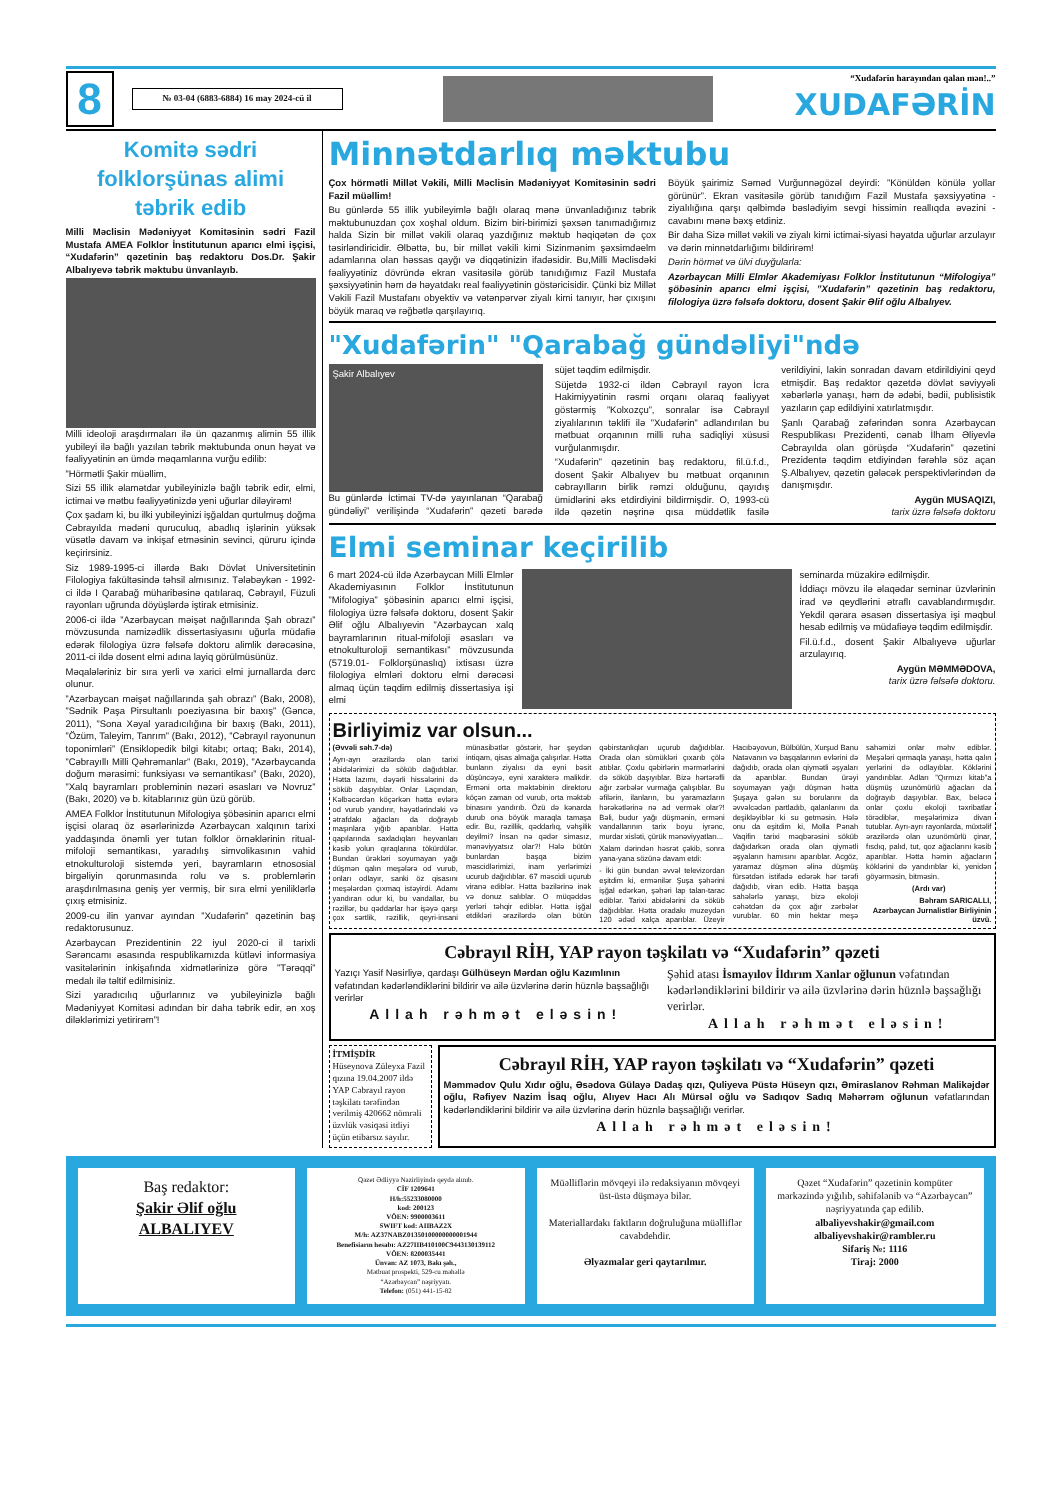8
№ 03-04 (6883-6884) 16 may 2024-cü il
“Xudafərin harayından qalan mən!..”
XUDAFƏRİN
Komitə sədri folklorşünas alimi təbrik edib
Milli Məclisin Mədəniyyət Komitəsinin sədri Fazil Mustafa AMEA Folklor İnstitutunun aparıcı elmi işçisi, “Xudafərin” qəzetinin baş redaktoru Dos.Dr. Şakir Albalıyevə təbrik məktubu ünvanlayıb.
Milli ideoloji araşdırmaları ilə ün qazanmış alimin 55 illik yubileyi ilə bağlı yazılan təbrik məktubunda onun həyat və fəaliyyətinin ən ümdə məqamlarına vurğu edilib:
”Hörmətli Şakir müəllim,
Sizi 55 illik əlamətdar yubileyinizlə bağlı təbrik edir, elmi, ictimai və mətbu fəaliyyətinizdə yeni uğurlar diləyirəm!
Çox şadam ki, bu ilki yubileyinizi işğaldan qurtulmuş doğma Cəbrayılda mədəni quruculuq, abadlıq işlərinin yüksək vüsətlə davam və inkişaf etməsinin sevinci, qüruru içində keçirirsiniz.
Siz 1989-1995-ci illərdə Bakı Dövlət Universitetinin Filologiya fakültəsində təhsil almısınız. Tələbəykən - 1992-ci ildə I Qarabağ müharibəsinə qatılaraq, Cəbrayıl, Füzuli rayonları uğrunda döyüşlərdə iştirak etmisiniz.
2006-ci ildə ”Azərbaycan məişət nağıllarında Şah obrazı” mövzusunda namizədlik dissertasiyasını uğurla müdafiə edərək filologiya üzrə fəlsəfə doktoru alimlik dərəcəsinə, 2011-ci ildə dosent elmi adına layiq görülmüsünüz.
Məqalələriniz bir sıra yerli və xarici elmi jurnallarda dərc olunur.
”Azərbaycan məişət nağıllarında şah obrazı” (Bakı, 2008), ”Sədnik Paşa Pirsultanlı poeziyasına bir baxış” (Gəncə, 2011), ”Sona Xəyal yaradıcılığına bir baxış (Bakı, 2011), ”Özüm, Taleyim, Tanrım” (Bakı, 2012), ”Cəbrayıl rayonunun toponimləri” (Ensiklopedik bilgi kitabı; ortaq; Bakı, 2014), ”Cəbrayıllı Milli Qəhrəmanlar” (Bakı, 2019), ”Azərbaycanda doğum mərasimi: funksiyası və semantikası” (Bakı, 2020), ”Xalq bayramları probleminin nəzəri əsasları və Novruz” (Bakı, 2020) və b. kitablarınız gün üzü görüb.
AMEA Folklor İnstitutunun Mifologiya şöbəsinin aparıcı elmi işçisi olaraq öz əsərlərinizdə Azərbaycan xalqının tarixi yaddaşında önəmli yer tutan folklor örnəklərinin ritual-mifoloji semantikası, yaradılış simvolikasının vahid etnokulturoloji sistemdə yeri, bayramların etnososial birgəliyin qorunmasında rolu və s. problemlərin araşdırılmasına geniş yer vermiş, bir sıra elmi yeniliklərlə çıxış etmisiniz.
2009-cu ilin yanvar ayından ”Xudafərin” qəzetinin baş redaktorusunuz.
Azərbaycan Prezidentinin 22 iyul 2020-ci il tarixli Sərəncamı əsasında respublikamızda kütləvi informasiya vasitələrinin inkişafında xidmətlərinizə görə ”Tərəqqi” medalı ilə təltif edilmisiniz.
Sizi yaradıcılıq uğurlarınız və yubileyinizlə bağlı Mədəniyyət Komitəsi adından bir daha təbrik edir, ən xoş diləklərimizi yetirirəm”!
Minnətdarlıq məktubu
Çox hörmətli Millət Vəkili, Milli Məclisin Mədəniyyət Komitəsinin sədri Fazil müəllim!
Bu günlərdə 55 illik yubileyimlə bağlı olaraq mənə ünvanladığınız təbrik məktubunuzdan çox xoşhal oldum. Bizim biri-birimizi şəxsən tanımadığımız halda Sizin bir millət vəkili olaraq yazdığınız məktub həqiqətən də çox təsirləndiricidir. Əlbəttə, bu, bir millət vəkili kimi Sizinmənim şəxsimdəelm adamlarına olan həssas qayğı və diqqətinizin ifadəsidir. Bu,Milli Məclisdəki fəaliyyətiniz dövründə ekran vasitəsilə görüb tanıdığımız Fazil Mustafa şəxsiyyətinin həm də həyatdakı real fəaliyyətinin göstəricisidir. Çünki biz Millət Vəkili Fazil Mustafanı obyektiv və vətənpərvər ziyalı kimi tanıyır, hər çıxışını böyük maraq və rəğbətlə qarşılayırıq.
Böyük şairimiz Səməd Vurğunnəgözəl deyirdi: ”Könüldən könülə yollar görünür”. Ekran vasitəsilə görüb tanıdığım Fazil Mustafa şəxsiyyətinə - ziyalılığına qarşı qəlbimdə bəslədiyim sevgi hissimin reallıqda əvəzini - cavabını mənə bəxş etdiniz.
Bir daha Sizə millət vəkili və ziyalı kimi ictimai-siyasi həyatda uğurlar arzulayır və dərin minnətdarlığımı bildirirəm!
Dərin hörmət və ülvi duyğularla:
Azərbaycan Milli Elmlər Akademiyası Folklor İnstitutunun “Mifologiya” şöbəsinin aparıcı elmi işçisi, ”Xudafərin” qəzetinin baş redaktoru, filologiya üzrə fəlsəfə doktoru, dosent Şakir Əlif oğlu Albalıyev.
"Xudafərin" "Qarabağ gündəliyi"ndə
Şakir Albalıyev
Bu günlərdə İctimai TV-də yayınlanan “Qarabağ gündəliyi” verilişində “Xudafərin” qəzeti barədə süjet təqdim edilmişdir.
Süjetdə 1932-ci ildən Cəbrayıl rayon İcra Hakimiyyətinin rəsmi orqanı olaraq fəaliyyət göstərmiş ”Kolxozçu”, sonralar isə Cəbrayıl ziyalılarının təklifi ilə ”Xudafərin” adlandırılan bu mətbuat orqanının milli ruha sadiqliyi xüsusi vurğulanmışdır.
“Xudafərin” qəzetinin baş redaktoru, fil.ü.f.d., dosent Şakir Albalıyev bu mətbuat orqanının cəbrayılların birlik rəmzi olduğunu, qayıdış ümidlərini əks etdirdiyini bildirmişdir. O, 1993-cü ildə qəzetin nəşrinə qısa müddətlik fasilə verildiyini, lakin sonradan davam etdirildiyini qeyd etmişdir. Baş redaktor qəzetdə dövlət səviyyəli xəbərlərlə yanaşı, həm də ədəbi, bədii, publisistik yazıların çap edildiyini xatırlatmışdır.
Şanlı Qarabağ zəfərindən sonra Azərbaycan Respublikası Prezidenti, cənab İlham Əliyevlə Cəbrayılda olan görüşdə “Xudafərin” qəzetini Prezidentə təqdim etdiyindən fərəhlə söz açan Ş.Albalıyev, qəzetin gələcək perspektivlərindən də danışmışdır.
Aygün MUSAQIZI,
tarix üzrə fəlsəfə doktoru
Elmi seminar keçirilib
6 mart 2024-cü ildə Azərbaycan Milli Elmlər Akademiyasının Folklor İnstitutunun ”Mifologiya” şöbəsinin aparıcı elmi işçisi, filologiya üzrə fəlsəfə doktoru, dosent Şakir Əlif oğlu Albalıyevin ”Azərbaycan xalq bayramlarının ritual-mifoloji əsasları və etnokulturoloji semantikası” mövzusunda (5719.01- Folklorşünaslıq) ixtisası üzrə filologiya elmləri doktoru elmi dərəcəsi almaq üçün təqdim edilmiş dissertasiya işi elmi
seminarda müzakirə edilmişdir.
İddiaçı mövzu ilə əlaqədar seminar üzvlərinin irad və qeydlərini ətraflı cavablandırmışdır. Yekdil qərara əsasən dissertasiya işi məqbul hesab edilmiş və müdafiəyə təqdim edilmişdir.
Fil.ü.f.d., dosent Şakir Albalıyevə uğurlar arzulayırıq.
Aygün MƏMMƏDOVA,
tarix üzrə fəlsəfə doktoru.
Birliyimiz var olsun...
(Əvvəli səh.7-də)
Ayrı-ayrı ərazilərdə olan tarixi abidələrimizi də söküb dağıdıblar. Hətta lazımı, dəyərli hissələrini də söküb daşıyıblar. Onlar Laçından, Kəlbəcərdən köçərkən hətta evlərə od vurub yandırır, həyətlərindəki və ətrafdakı ağacları da doğrayıb maşınlara yığıb aparıblar. Hətta qapılarında saxladıqları heyvanları kəsib yolun qıraqlarına tökürdülər. Bundan ürəkləri soyumayan yağı düşmən qalın meşələrə od vurub, onları odlayır, sanki öz qisasını meşələrdən çıxmaq istəyirdi. Adamı yandıran odur ki, bu vandallar, bu rəzillər, bu qəddarlar hər işəyə qarşı çox sərtlik, rəzillik, qeyri-insani münasibətlər göstərir, hər şeydən intiqam, qisas almağa çalışırlar. Hətta bunların ziyalısı da eyni bəsit düşüncəyə, eyni xarakterə malikdir. Erməni orta məktəbinin direktoru köçən zaman od vurub, orta məktəb binasını yandırıb. Özü də kənarda durub ona böyük maraqla tamaşa edir. Bu, rəzillik, qəddarlıq, vəhşilik deyilmi? İnsan nə qədər simasız, mənəviyyatsız olar?! Hələ bütün bunlardan başqa bizim məscidlərimizi, inam yerlərimizi ucurub dağıdıblar. 67 məscidi uçurub viranə ediblər. Hətta bəzilərinə inək və donuz salıblar. O müqəddəs yerləri təhqir ediblər. Hətta işğal etdikləri ərazilərdə olan bütün qəbirstanlıqları uçurub dağıdıblar. Orada olan sümükləri çıxarıb çölə atıblar. Çoxlu qəbirlərin mərmərlərini də söküb daşıyıblar. Bizə hərtərəfli ağır zərbələr vurmağa çalışıblar. Bu əfilərin, ilanların, bu yaramazların hərəkətlərinə nə ad vermək olar?! Bəli, budur yağı düşmənin, erməni vandallarının tarix boyu iyrənc, murdar xisləti, çürük mənəviyyatları...
Xalam dərindən həsrət çəkib, sonra yana-yana sözünə davam etdi:
- İki gün bundan əvvəl televizordan eşitdim ki, ermənilər Şuşa şəhərini işğal edərkən, şəhəri lap talan-tarac ediblər. Tarixi abidələrini də söküb dağıdıblar. Hətta oradakı muzeydən 120 ədəd xalça aparıblar. Üzeyir Hacıbəyovun, Bülbülün, Xurşud Banu Natəvanın və başqalarının evlərini də dağıdıb, orada olan qiymətli əşyaları da aparıblar. Bundan ürəyi soyumayan yağı düşmən hətta Şuşaya gələn su borularını da əvvəlcədən partladıb, qalanlarını da deşikləyiblər ki su getməsin. Hələ onu da eşitdim ki, Molla Pənah Vaqifin tarixi məqbərəsini söküb dağıdarkən orada olan qiymətli əşyaların hamısını aparıblar. Acgöz, yaramaz düşmən əlinə düşmüş fürsətdən istifadə edərək hər tərəfi dağıdıb, viran edib. Hətta başqa sahələrlə yanaşı, bizə ekoloji cəhətdən də çox ağır zərbələr vurublar. 60 min hektar meşə sahəmizi onlar məhv ediblər. Meşələri qırmaqla yanaşı, hətta qalın yerlərini də odlayıblar. Köklərini yandırıblar. Adları ”Qırmızı kitab”a düşmüş uzunömürlü ağacları da doğrayıb daşıyıblar. Bax, beləcə onlar çoxlu ekoloji təxribatlar törədiblər, meşələrimizə divan tutublar. Ayrı-ayrı rayonlarda, müxtəlif ərazilərdə olan uzunömürlü çinar, fısdıq, palıd, tut, qoz ağaclarını kəsib aparıblar. Hətta həmin ağacların köklərini də yandırıblar ki, yenidən göyərməsin, bitməsin.
(Ardı var)
Bəhram SARICALLI,
Azərbaycan Jurnalistlər Birliyinin üzvü.
Cəbrayıl RİH, YAP rayon təşkilatı və “Xudafərin” qəzeti
Yazıçı Yasif Nəsirliyə, qardaşı Gülhüseyn Mərdan oğlu Kazımlının vəfatından kədərləndiklərini bildirir və ailə üzvlərinə dərin hüznlə başsağlığı verirlər
Allah rəhmət eləsin!
Şəhid atası İsmayılov İldırım Xanlar oğlunun vəfatından kədərləndiklərini bildirir və ailə üzvlərinə dərin hüznlə başsağlığı verirlər.
Allah rəhmət eləsin!
İTMİŞDİR
Hüseynova Züleyxa Fazil qızına 19.04.2007 ildə YAP Cəbrayıl rayon təşkilatı tərəfindən verilmiş 420662 nömrəli üzvlük vəsiqəsi itdiyi üçün etibarsız sayılır.
Cəbrayıl RİH, YAP rayon təşkilatı və “Xudafərin” qəzeti
Məmmədov Qulu Xıdır oğlu, Əsədova Gülayə Dadaş qızı, Quliyeva Püstə Hüseyn qızı, Əmiraslanov Rəhman Malikəjdər oğlu, Rəfiyev Nazim İsaq oğlu, Alıyev Hacı Alı Mürsəl oğlu və Sadıqov Sadıq Məhərrəm oğlunun vəfatlarından kədərləndiklərini bildirir və ailə üzvlərinə dərin hüznlə başsağlığı verirlər.
Allah rəhmət eləsin!
Baş redaktor:
Şakir Əlif oğlu
ALBALIYEV
Qəzet Ədliyyə Nazirliyində qeydə alınıb.
CİF 1209641
H/h:55233080000
kod: 200123
VÖEN: 9900003611
SWIFT kod: AIIBAZ2X
M/h: AZ37NABZ01350100000000001944
Benefisiarın hesabı: AZ27IIB410100C9443130139112
VÖEN: 8200035441
Ünvan: AZ 1073, Bakı şəh.,
Mətbuat prospekti, 529-cu məhəllə
“Azərbaycan” nəşriyyatı.
Telefon: (051) 441-15-82
Müəlliflərin mövqeyi ilə redaksiyanın mövqeyi üst-üstə düşməyə bilər.
Materiallardakı faktların doğruluğuna müəlliflər cavabdehdir.
Əlyazmalar geri qaytarılmır.
Qəzet “Xudafərin” qəzetinin kompüter mərkəzində yığılıb, səhifələnib və “Azərbaycan” nəşriyyatında çap edilib.
albaliyevshakir@gmail.com
albaliyevshakir@rambler.ru
Sifariş №: 1116
Tiraj: 2000